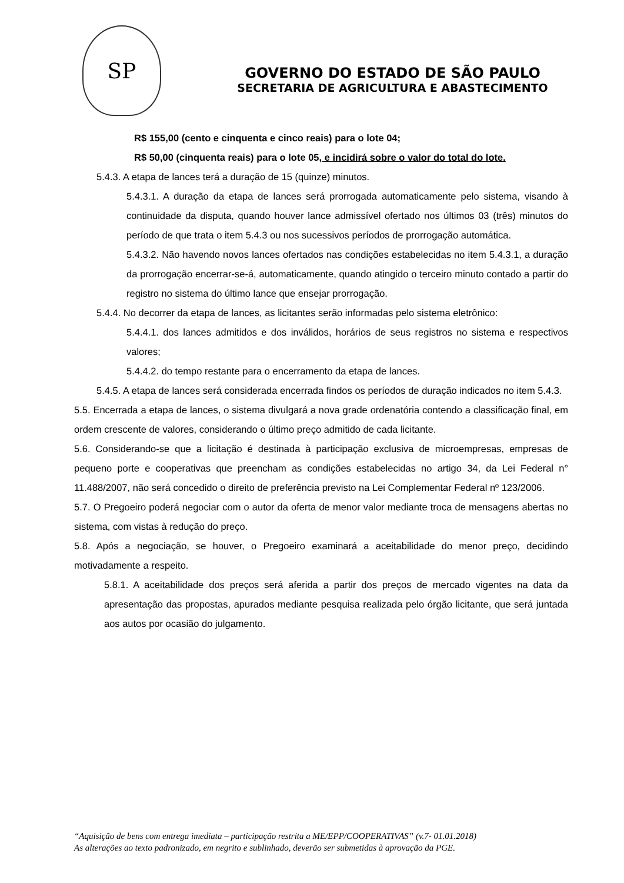SP
GOVERNO DO ESTADO DE SÃO PAULO
SECRETARIA DE AGRICULTURA E ABASTECIMENTO
R$ 155,00 (cento e cinquenta e cinco reais) para o lote 04;
R$ 50,00 (cinquenta reais) para o lote 05, e incidirá sobre o valor do total do lote.
5.4.3. A etapa de lances terá a duração de 15 (quinze) minutos.
5.4.3.1. A duração da etapa de lances será prorrogada automaticamente pelo sistema, visando à continuidade da disputa, quando houver lance admissível ofertado nos últimos 03 (três) minutos do período de que trata o item 5.4.3 ou nos sucessivos períodos de prorrogação automática.
5.4.3.2. Não havendo novos lances ofertados nas condições estabelecidas no item 5.4.3.1, a duração da prorrogação encerrar-se-á, automaticamente, quando atingido o terceiro minuto contado a partir do registro no sistema do último lance que ensejar prorrogação.
5.4.4. No decorrer da etapa de lances, as licitantes serão informadas pelo sistema eletrônico:
5.4.4.1. dos lances admitidos e dos inválidos, horários de seus registros no sistema e respectivos valores;
5.4.4.2. do tempo restante para o encerramento da etapa de lances.
5.4.5. A etapa de lances será considerada encerrada findos os períodos de duração indicados no item 5.4.3.
5.5. Encerrada a etapa de lances, o sistema divulgará a nova grade ordenatória contendo a classificação final, em ordem crescente de valores, considerando o último preço admitido de cada licitante.
5.6. Considerando-se que a licitação é destinada à participação exclusiva de microempresas, empresas de pequeno porte e cooperativas que preencham as condições estabelecidas no artigo 34, da Lei Federal n° 11.488/2007, não será concedido o direito de preferência previsto na Lei Complementar Federal nº 123/2006.
5.7. O Pregoeiro poderá negociar com o autor da oferta de menor valor mediante troca de mensagens abertas no sistema, com vistas à redução do preço.
5.8. Após a negociação, se houver, o Pregoeiro examinará a aceitabilidade do menor preço, decidindo motivadamente a respeito.
5.8.1. A aceitabilidade dos preços será aferida a partir dos preços de mercado vigentes na data da apresentação das propostas, apurados mediante pesquisa realizada pelo órgão licitante, que será juntada aos autos por ocasião do julgamento.
“Aquisição de bens com entrega imediata – participação restrita a ME/EPP/COOPERATIVAS” (v.7- 01.01.2018)
As alterações ao texto padronizado, em negrito e sublinhado, deverão ser submetidas à aprovação da PGE.